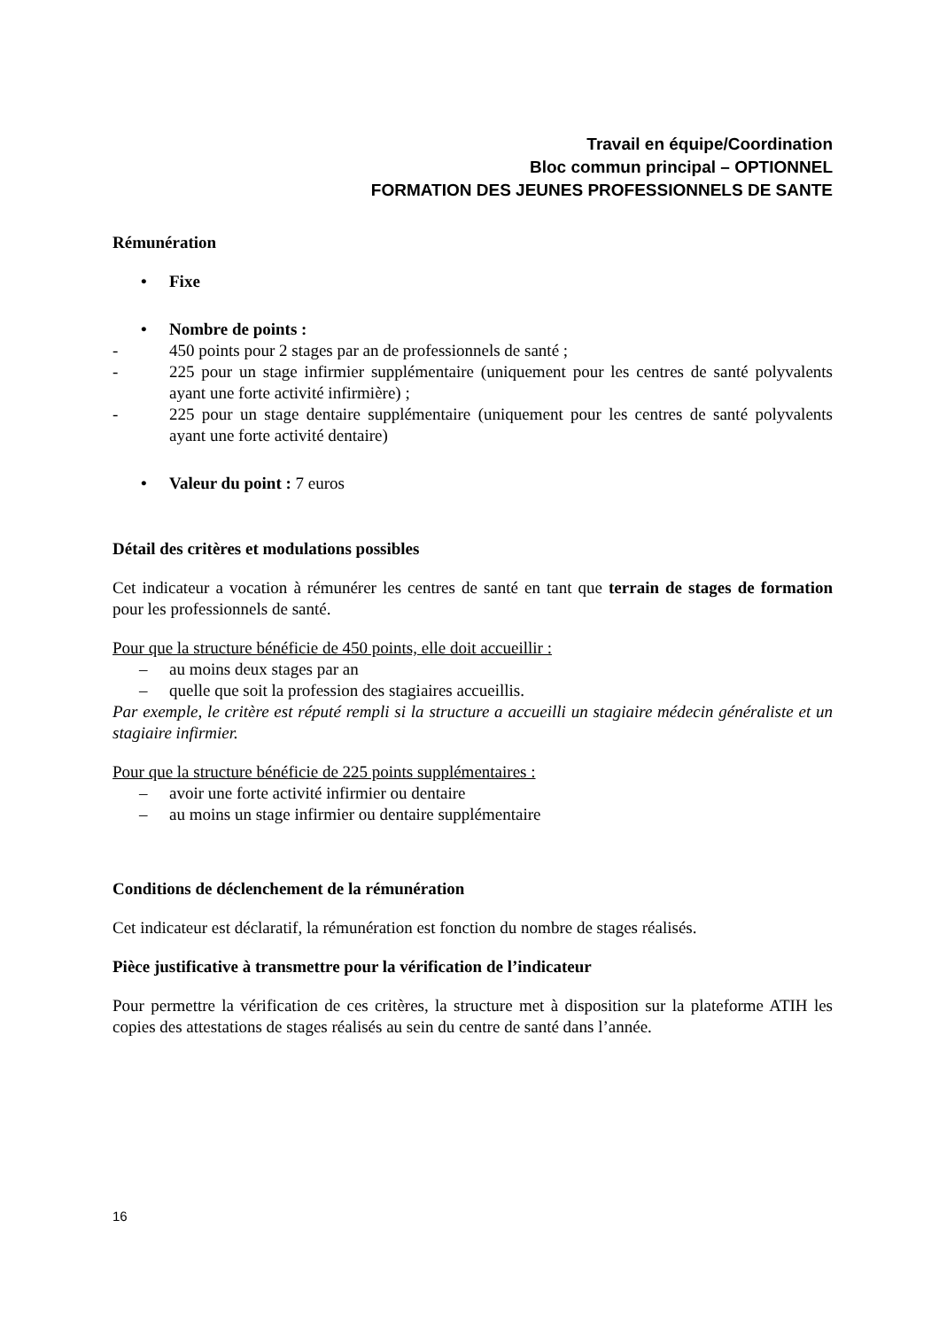Travail en équipe/Coordination
Bloc commun principal – OPTIONNEL
FORMATION DES JEUNES PROFESSIONNELS DE SANTE
Rémunération
• Fixe
• Nombre de points :
- 450 points pour 2 stages par an de professionnels de santé ;
- 225 pour un stage infirmier supplémentaire (uniquement pour les centres de santé polyvalents ayant une forte activité infirmière) ;
- 225 pour un stage dentaire supplémentaire (uniquement pour les centres de santé polyvalents ayant une forte activité dentaire)
• Valeur du point : 7 euros
Détail des critères et modulations possibles
Cet indicateur a vocation à rémunérer les centres de santé en tant que terrain de stages de formation pour les professionnels de santé.
Pour que la structure bénéficie de 450 points, elle doit accueillir :
– au moins deux stages par an
– quelle que soit la profession des stagiaires accueillis.
Par exemple, le critère est réputé rempli si la structure a accueilli un stagiaire médecin généraliste et un stagiaire infirmier.
Pour que la structure bénéficie de 225 points supplémentaires :
– avoir une forte activité infirmier ou dentaire
– au moins un stage infirmier ou dentaire supplémentaire
Conditions de déclenchement de la rémunération
Cet indicateur est déclaratif, la rémunération est fonction du nombre de stages réalisés.
Pièce justificative à transmettre pour la vérification de l’indicateur
Pour permettre la vérification de ces critères, la structure met à disposition sur la plateforme ATIH les copies des attestations de stages réalisés au sein du centre de santé dans l’année.
16